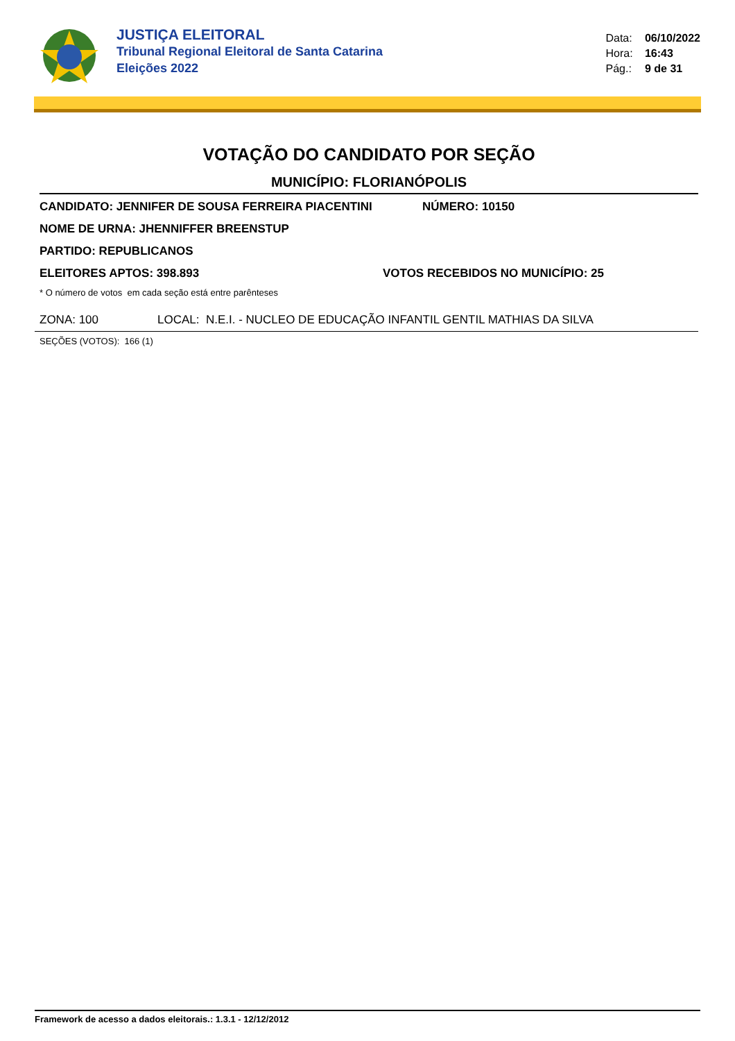JUSTIÇA ELEITORAL
Tribunal Regional Eleitoral de Santa Catarina
Eleições 2022
Data: 06/10/2022
Hora: 16:43
Pág.: 9 de 31
VOTAÇÃO DO CANDIDATO POR SEÇÃO
MUNICÍPIO: FLORIANÓPOLIS
CANDIDATO: JENNIFER DE SOUSA FERREIRA PIACENTINI NÚMERO: 10150
NOME DE URNA: JHENNIFFER BREENSTUP
PARTIDO: REPUBLICANOS
ELEITORES APTOS: 398.893 VOTOS RECEBIDOS NO MUNICÍPIO: 25
* O número de votos em cada seção está entre parênteses
ZONA: 100 LOCAL: N.E.I. - NUCLEO DE EDUCAÇÃO INFANTIL GENTIL MATHIAS DA SILVA
SEÇÕES (VOTOS): 166 (1)
Framework de acesso a dados eleitorais.: 1.3.1 - 12/12/2012